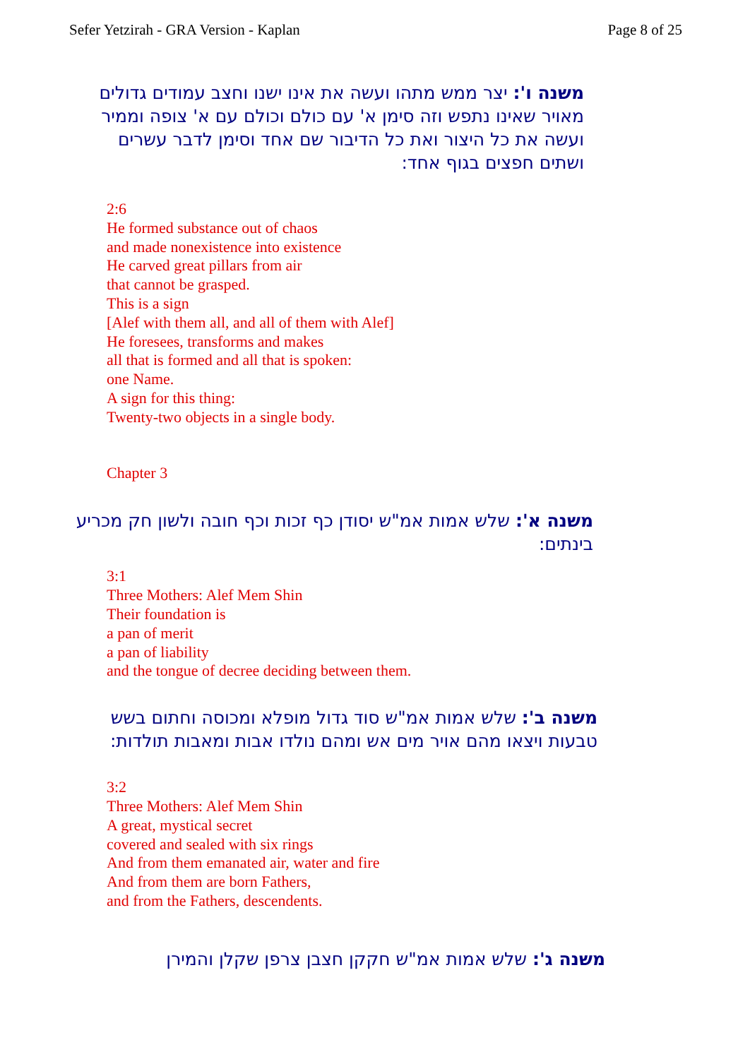Sefer Yetzirah - GRA Version - Kaplan Page 8 of 25
משנה ו': יצר ממש מתהו ועשה את אינו ישנו וחצב עמודים גדולים מאויר שאינו נתפש וזה סימן א' עם כולם וכולם עם א' צופה וממיר ועשה את כל היצור ואת כל הדיבור שם אחד וסימן לדבר עשרים ושתים חפצים בגוף אחד:
2:6
He formed substance out of chaos
and made nonexistence into existence
He carved great pillars from air
that cannot be grasped.
This is a sign
[Alef with them all, and all of them with Alef]
He foresees, transforms and makes
all that is formed and all that is spoken:
one Name.
A sign for this thing:
Twenty-two objects in a single body.
Chapter 3
משנה א': שלש אמות אמ"ש יסודן כף זכות וכף חובה ולשון חק מכריע בינתים:
3:1
Three Mothers: Alef Mem Shin
Their foundation is
a pan of merit
a pan of liability
and the tongue of decree deciding between them.
משנה ב': שלש אמות אמ"ש סוד גדול מופלא ומכוסה וחתום בשש טבעות ויצאו מהם אויר מים אש ומהם נולדו אבות ומאבות תולדות:
3:2
Three Mothers: Alef Mem Shin
A great, mystical secret
covered and sealed with six rings
And from them emanated air, water and fire
And from them are born Fathers,
and from the Fathers, descendents.
משנה ג': שלש אמות אמ"ש חקקן חצבן צרפן שקלן והמירן